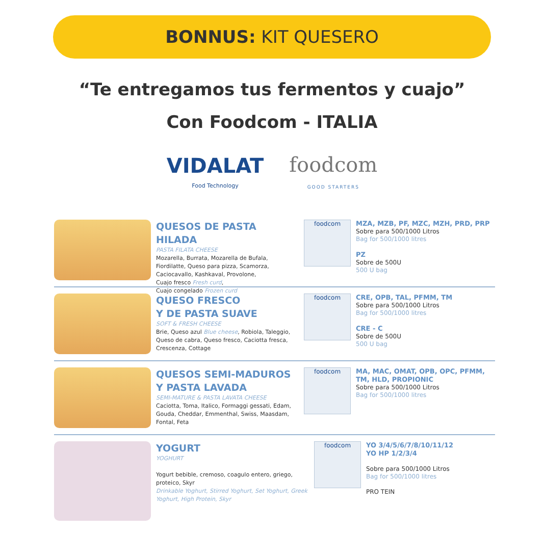BONNUS: KIT QUESERO
“Te entregamos tus fermentos y cuajo”
Con Foodcom - ITALIA
VIDALAT
Food Technology
foodcom
GOOD STARTERS
QUESOS DE PASTA HILADA
PASTA FILATA CHEESE
Mozarella, Burrata, Mozarella de Bufala, Fiordilatte, Queso para pizza, Scamorza, Caciocavallo, Kashkaval, Provolone,
Cuajo fresco Fresh curd,
Cuajo congelado Frozen curd
foodcom
MZA, MZB, PF, MZC, MZH, PRD, PRP
Sobre para 500/1000 Litros
Bag for 500/1000 litres
PZ
Sobre de 500U
500 U bag
QUESO FRESCO
Y DE PASTA SUAVE
SOFT & FRESH CHEESE
Brie, Queso azul Blue cheese, Robiola, Taleggio, Queso de cabra, Queso fresco, Caciotta fresca, Crescenza, Cottage
foodcom
CRE, OPB, TAL, PFMM, TM
Sobre para 500/1000 Litros
Bag for 500/1000 litres
CRE - C
Sobre de 500U
500 U bag
QUESOS SEMI-MADUROS
Y PASTA LAVADA
SEMI-MATURE & PASTA LAVATA CHEESE
Caciotta, Toma, Italico, Formaggi gessati, Edam, Gouda, Cheddar, Emmenthal, Swiss, Maasdam, Fontal, Feta
foodcom
MA, MAC, OMAT, OPB, OPC, PFMM, TM, HLD, PROPIONIC
Sobre para 500/1000 Litros
Bag for 500/1000 litres
YOGURT
YOGHURT
Yogurt bebible, cremoso, coagulo entero, griego, proteico, Skyr
Drinkable Yoghurt, Stirred Yoghurt, Set Yoghurt, Greek Yoghurt, High Protein, Skyr
foodcom
YO 3/4/5/6/7/8/10/11/12
YO HP 1/2/3/4
Sobre para 500/1000 Litros
Bag for 500/1000 litres
PRO TEIN